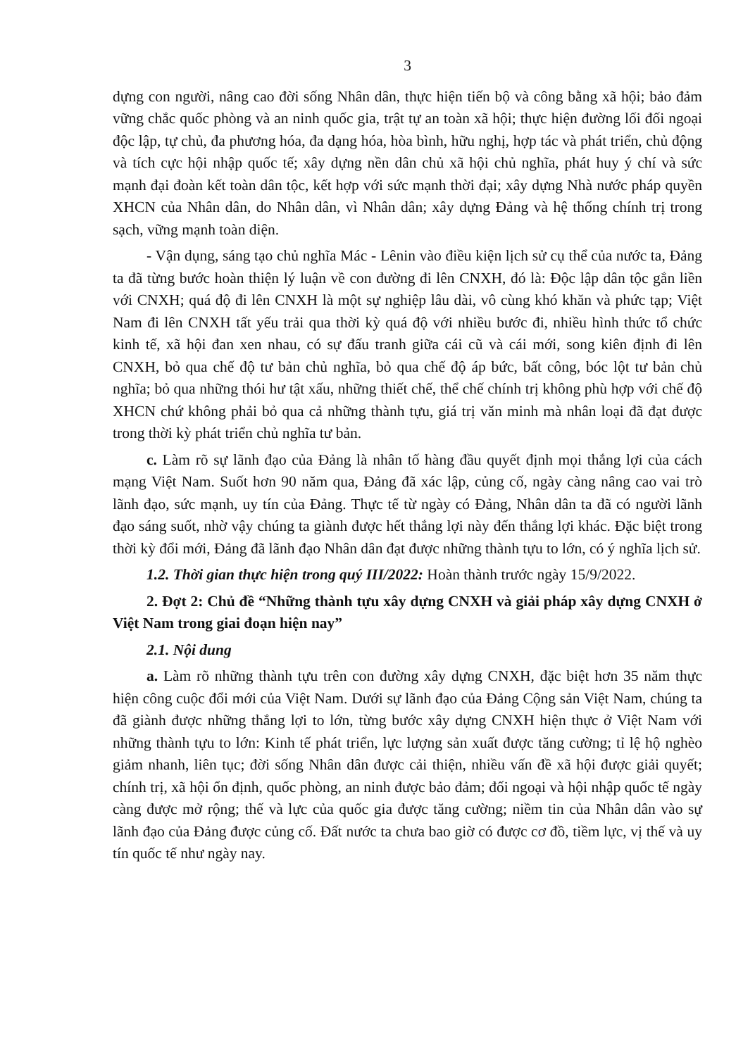3
dựng con người, nâng cao đời sống Nhân dân, thực hiện tiến bộ và công bằng xã hội; bảo đảm vững chắc quốc phòng và an ninh quốc gia, trật tự an toàn xã hội; thực hiện đường lối đối ngoại độc lập, tự chủ, đa phương hóa, đa dạng hóa, hòa bình, hữu nghị, hợp tác và phát triển, chủ động và tích cực hội nhập quốc tế; xây dựng nền dân chủ xã hội chủ nghĩa, phát huy ý chí và sức mạnh đại đoàn kết toàn dân tộc, kết hợp với sức mạnh thời đại; xây dựng Nhà nước pháp quyền XHCN của Nhân dân, do Nhân dân, vì Nhân dân; xây dựng Đảng và hệ thống chính trị trong sạch, vững mạnh toàn diện.
- Vận dụng, sáng tạo chủ nghĩa Mác - Lênin vào điều kiện lịch sử cụ thể của nước ta, Đảng ta đã từng bước hoàn thiện lý luận về con đường đi lên CNXH, đó là: Độc lập dân tộc gắn liền với CNXH; quá độ đi lên CNXH là một sự nghiệp lâu dài, vô cùng khó khăn và phức tạp; Việt Nam đi lên CNXH tất yếu trải qua thời kỳ quá độ với nhiều bước đi, nhiều hình thức tổ chức kinh tế, xã hội đan xen nhau, có sự đấu tranh giữa cái cũ và cái mới, song kiên định đi lên CNXH, bỏ qua chế độ tư bản chủ nghĩa, bỏ qua chế độ áp bức, bất công, bóc lột tư bản chủ nghĩa; bỏ qua những thói hư tật xấu, những thiết chế, thể chế chính trị không phù hợp với chế độ XHCN chứ không phải bỏ qua cả những thành tựu, giá trị văn minh mà nhân loại đã đạt được trong thời kỳ phát triển chủ nghĩa tư bản.
c. Làm rõ sự lãnh đạo của Đảng là nhân tố hàng đầu quyết định mọi thắng lợi của cách mạng Việt Nam. Suốt hơn 90 năm qua, Đảng đã xác lập, củng cố, ngày càng nâng cao vai trò lãnh đạo, sức mạnh, uy tín của Đảng. Thực tế từ ngày có Đảng, Nhân dân ta đã có người lãnh đạo sáng suốt, nhờ vậy chúng ta giành được hết thắng lợi này đến thắng lợi khác. Đặc biệt trong thời kỳ đổi mới, Đảng đã lãnh đạo Nhân dân đạt được những thành tựu to lớn, có ý nghĩa lịch sử.
1.2. Thời gian thực hiện trong quý III/2022: Hoàn thành trước ngày 15/9/2022.
2. Đợt 2: Chủ đề “Những thành tựu xây dựng CNXH và giải pháp xây dựng CNXH ở Việt Nam trong giai đoạn hiện nay”
2.1. Nội dung
a. Làm rõ những thành tựu trên con đường xây dựng CNXH, đặc biệt hơn 35 năm thực hiện công cuộc đổi mới của Việt Nam. Dưới sự lãnh đạo của Đảng Cộng sản Việt Nam, chúng ta đã giành được những thắng lợi to lớn, từng bước xây dựng CNXH hiện thực ở Việt Nam với những thành tựu to lớn: Kinh tế phát triển, lực lượng sản xuất được tăng cường; tỉ lệ hộ nghèo giảm nhanh, liên tục; đời sống Nhân dân được cải thiện, nhiều vấn đề xã hội được giải quyết; chính trị, xã hội ổn định, quốc phòng, an ninh được bảo đảm; đối ngoại và hội nhập quốc tế ngày càng được mở rộng; thế và lực của quốc gia được tăng cường; niềm tin của Nhân dân vào sự lãnh đạo của Đảng được củng cố. Đất nước ta chưa bao giờ có được cơ đồ, tiềm lực, vị thế và uy tín quốc tế như ngày nay.